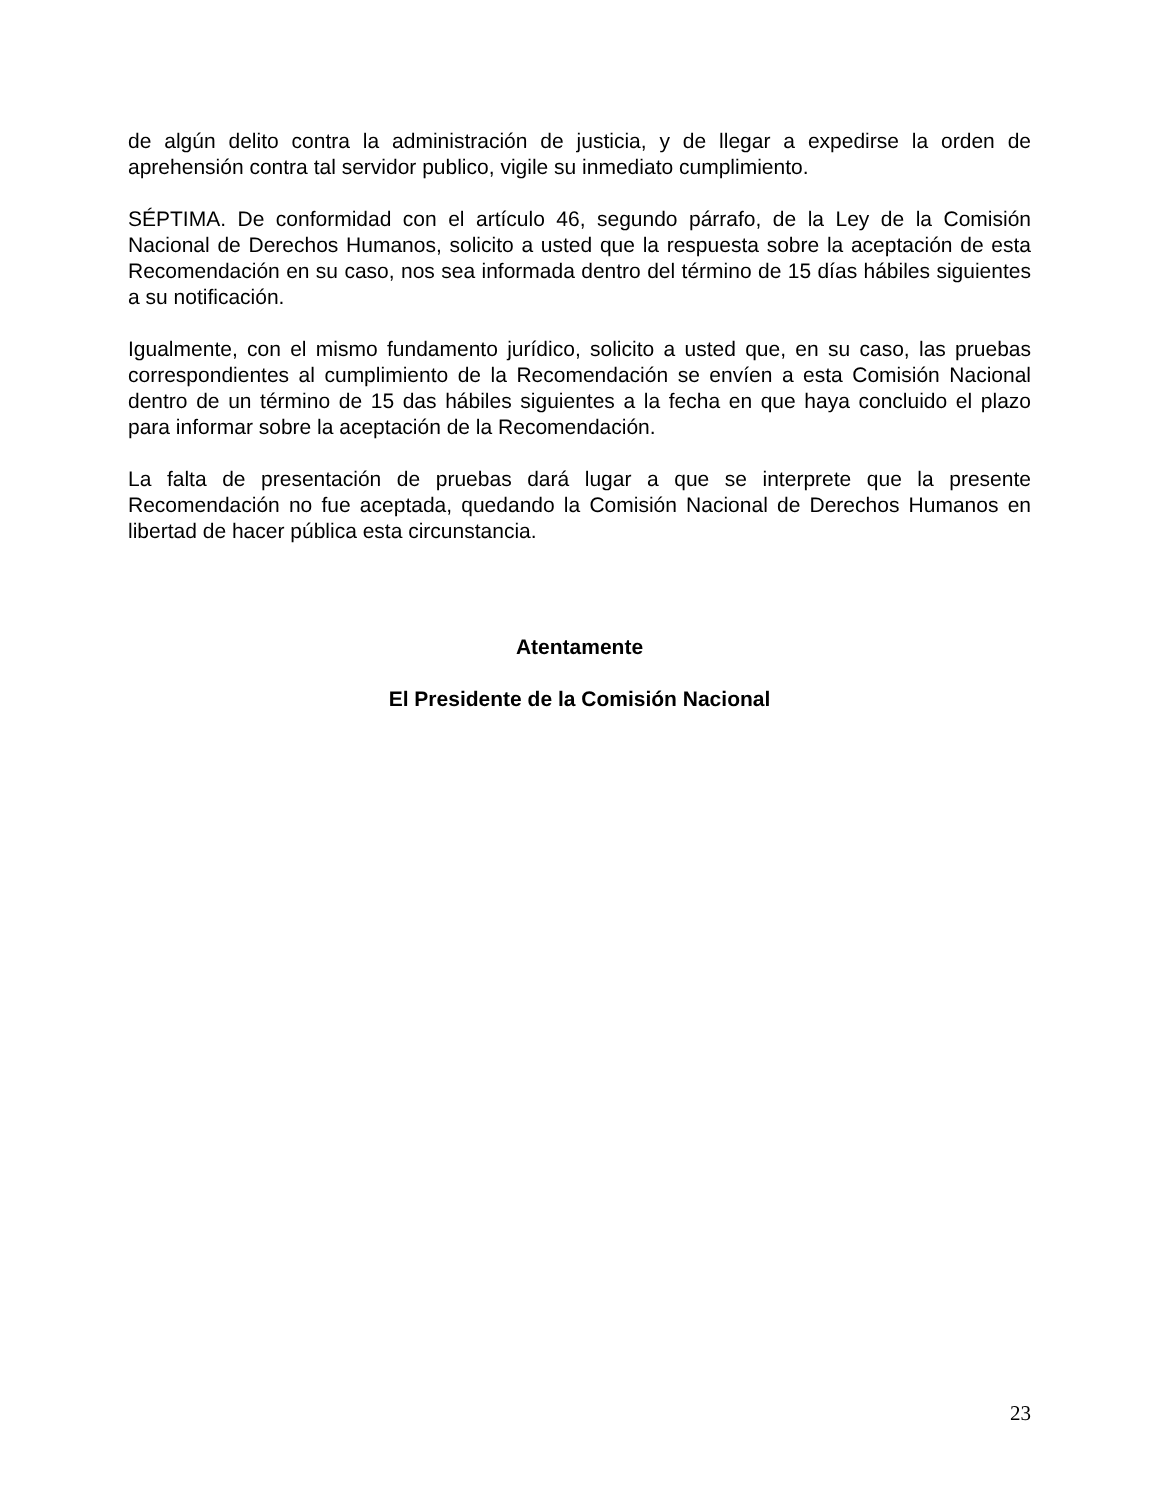de algún delito contra la administración de justicia, y de llegar a expedirse la orden de aprehensión contra tal servidor publico, vigile su inmediato cumplimiento.
SÉPTIMA. De conformidad con el artículo 46, segundo párrafo, de la Ley de la Comisión Nacional de Derechos Humanos, solicito a usted que la respuesta sobre la aceptación de esta Recomendación en su caso, nos sea informada dentro del término de 15 días hábiles siguientes a su notificación.
Igualmente, con el mismo fundamento jurídico, solicito a usted que, en su caso, las pruebas correspondientes al cumplimiento de la Recomendación se envíen a esta Comisión Nacional dentro de un término de 15 das hábiles siguientes a la fecha en que haya concluido el plazo para informar sobre la aceptación de la Recomendación.
La falta de presentación de pruebas dará lugar a que se interprete que la presente Recomendación no fue aceptada, quedando la Comisión Nacional de Derechos Humanos en libertad de hacer pública esta circunstancia.
Atentamente
El Presidente de la Comisión Nacional
23